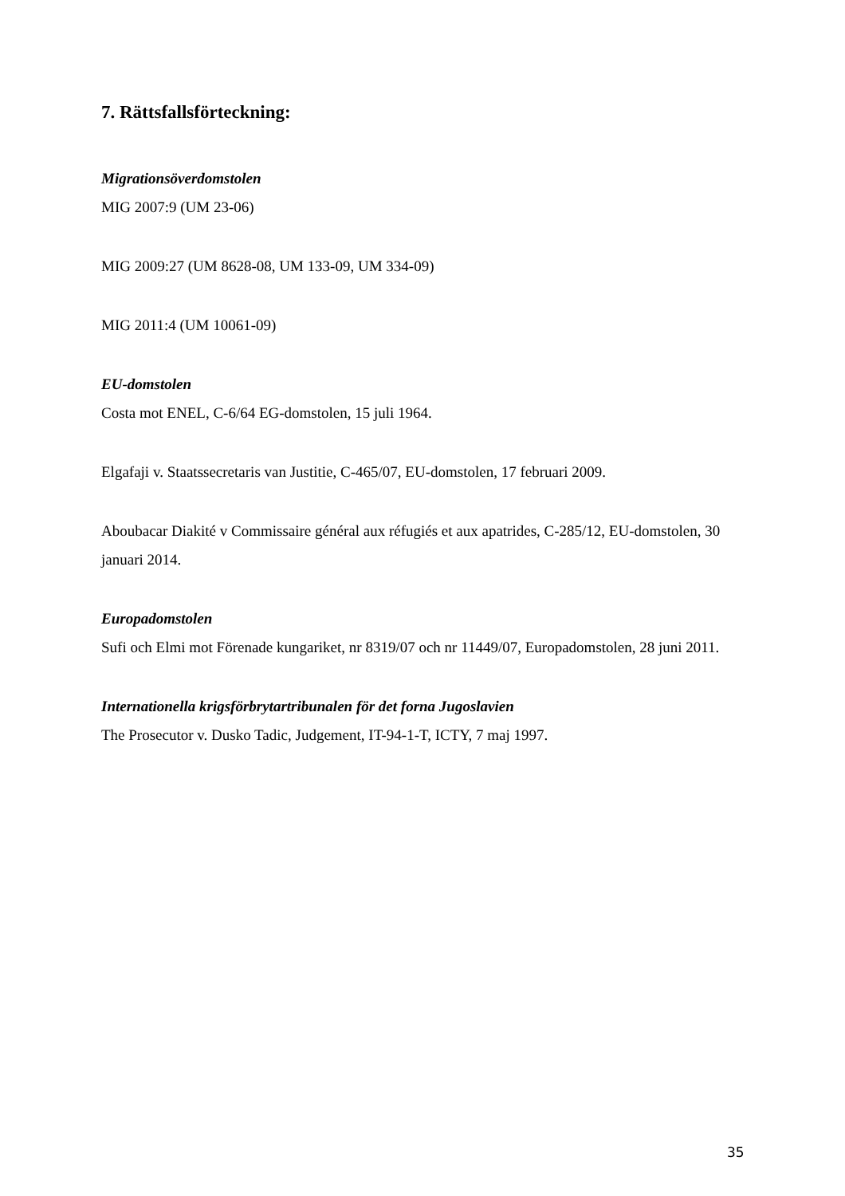7. Rättsfallsförteckning:
Migrationsöverdomstolen
MIG 2007:9 (UM 23-06)
MIG 2009:27 (UM 8628-08, UM 133-09, UM 334-09)
MIG 2011:4 (UM 10061-09)
EU-domstolen
Costa mot ENEL, C-6/64 EG-domstolen, 15 juli 1964.
Elgafaji v. Staatssecretaris van Justitie, C-465/07, EU-domstolen, 17 februari 2009.
Aboubacar Diakité v Commissaire général aux réfugiés et aux apatrides, C-285/12, EU-domstolen, 30 januari 2014.
Europadomstolen
Sufi och Elmi mot Förenade kungariket, nr 8319/07 och nr 11449/07, Europadomstolen, 28 juni 2011.
Internationella krigsförbrytartribunalen för det forna Jugoslavien
The Prosecutor v. Dusko Tadic, Judgement, IT-94-1-T, ICTY, 7 maj 1997.
35